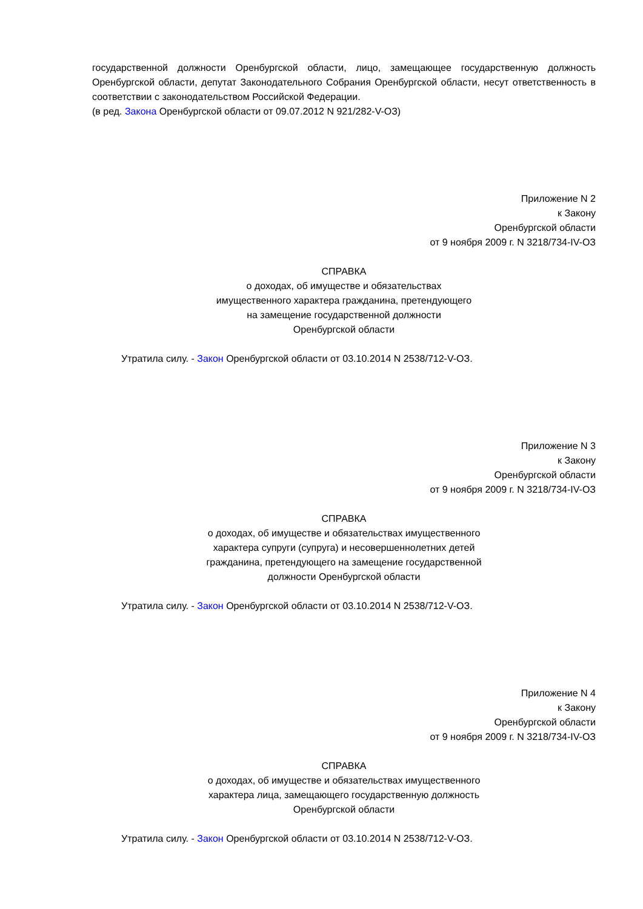государственной должности Оренбургской области, лицо, замещающее государственную должность Оренбургской области, депутат Законодательного Собрания Оренбургской области, несут ответственность в соответствии с законодательством Российской Федерации.
(в ред. Закона Оренбургской области от 09.07.2012 N 921/282-V-ОЗ)
Приложение N 2
к Закону
Оренбургской области
от 9 ноября 2009 г. N 3218/734-IV-ОЗ
СПРАВКА
о доходах, об имуществе и обязательствах
имущественного характера гражданина, претендующего
на замещение государственной должности
Оренбургской области
Утратила силу. - Закон Оренбургской области от 03.10.2014 N 2538/712-V-ОЗ.
Приложение N 3
к Закону
Оренбургской области
от 9 ноября 2009 г. N 3218/734-IV-ОЗ
СПРАВКА
о доходах, об имуществе и обязательствах имущественного
характера супруги (супруга) и несовершеннолетних детей
гражданина, претендующего на замещение государственной
должности Оренбургской области
Утратила силу. - Закон Оренбургской области от 03.10.2014 N 2538/712-V-ОЗ.
Приложение N 4
к Закону
Оренбургской области
от 9 ноября 2009 г. N 3218/734-IV-ОЗ
СПРАВКА
о доходах, об имуществе и обязательствах имущественного
характера лица, замещающего государственную должность
Оренбургской области
Утратила силу. - Закон Оренбургской области от 03.10.2014 N 2538/712-V-ОЗ.